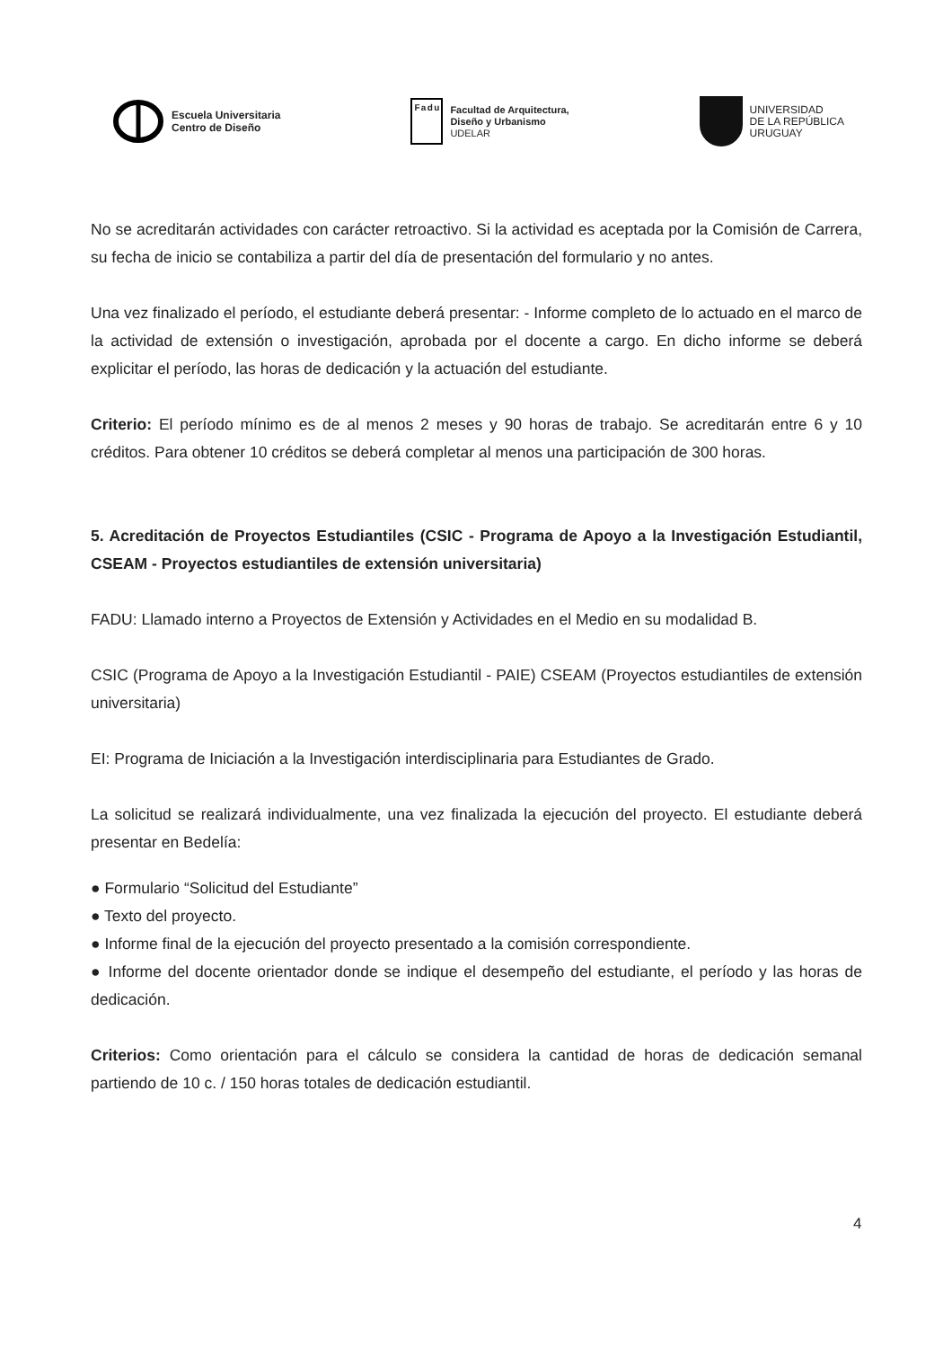Escuela Universitaria
Centro de Diseño
Fadu
Facultad de Arquitectura,
Diseño y Urbanismo
UDELAR
UNIVERSIDAD
DE LA REPÚBLICA
URUGUAY
No se acreditarán actividades con carácter retroactivo. Si la actividad es aceptada por la Comisión de Carrera, su fecha de inicio se contabiliza a partir del día de presentación del formulario y no antes.
Una vez finalizado el período, el estudiante deberá presentar: - Informe completo de lo actuado en el marco de la actividad de extensión o investigación, aprobada por el docente a cargo. En dicho informe se deberá explicitar el período, las horas de dedicación y la actuación del estudiante.
Criterio: El período mínimo es de al menos 2 meses y 90 horas de trabajo. Se acreditarán entre 6 y 10 créditos. Para obtener 10 créditos se deberá completar al menos una participación de 300 horas.
5. Acreditación de Proyectos Estudiantiles (CSIC - Programa de Apoyo a la Investigación Estudiantil, CSEAM - Proyectos estudiantiles de extensión universitaria)
FADU: Llamado interno a Proyectos de Extensión y Actividades en el Medio en su modalidad B.
CSIC (Programa de Apoyo a la Investigación Estudiantil - PAIE) CSEAM (Proyectos estudiantiles de extensión universitaria)
EI: Programa de Iniciación a la Investigación interdisciplinaria para Estudiantes de Grado.
La solicitud se realizará individualmente, una vez finalizada la ejecución del proyecto. El estudiante deberá presentar en Bedelía:
● Formulario “Solicitud del Estudiante”
● Texto del proyecto.
● Informe final de la ejecución del proyecto presentado a la comisión correspondiente.
● Informe del docente orientador donde se indique el desempeño del estudiante, el período y las horas de dedicación.
Criterios: Como orientación para el cálculo se considera la cantidad de horas de dedicación semanal partiendo de 10 c. / 150 horas totales de dedicación estudiantil.
4